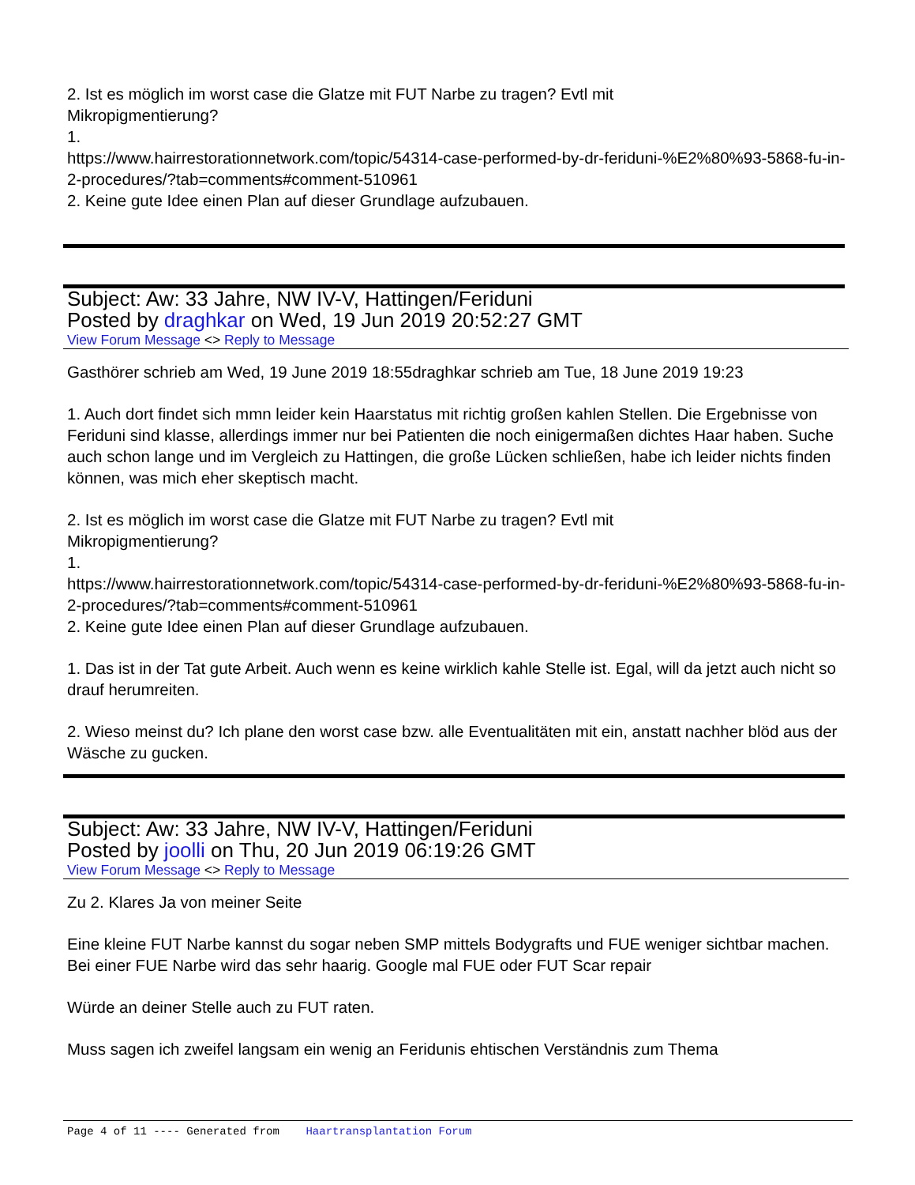2. Ist es möglich im worst case die Glatze mit FUT Narbe zu tragen? Evtl mit
Mikropigmentierung?
1.
https://www.hairrestorationnetwork.com/topic/54314-case-performed-by-dr-feriduni-%E2%80%93-5868-fu-in-2-procedures/?tab=comments#comment-510961
2. Keine gute Idee einen Plan auf dieser Grundlage aufzubauen.
Subject: Aw: 33 Jahre, NW IV-V, Hattingen/Feriduni
Posted by draghkar on Wed, 19 Jun 2019 20:52:27 GMT
View Forum Message <> Reply to Message
Gasthörer schrieb am Wed, 19 June 2019 18:55draghkar schrieb am Tue, 18 June 2019 19:23
1. Auch dort findet sich mmn leider kein Haarstatus mit richtig großen kahlen Stellen. Die Ergebnisse von Feriduni sind klasse, allerdings immer nur bei Patienten die noch einigermaßen dichtes Haar haben. Suche auch schon lange und im Vergleich zu Hattingen, die große Lücken schließen, habe ich leider nichts finden können, was mich eher skeptisch macht.
2. Ist es möglich im worst case die Glatze mit FUT Narbe zu tragen? Evtl mit
Mikropigmentierung?
1.
https://www.hairrestorationnetwork.com/topic/54314-case-performed-by-dr-feriduni-%E2%80%93-5868-fu-in-2-procedures/?tab=comments#comment-510961
2. Keine gute Idee einen Plan auf dieser Grundlage aufzubauen.
1. Das ist in der Tat gute Arbeit. Auch wenn es keine wirklich kahle Stelle ist. Egal, will da jetzt auch nicht so drauf herumreiten.
2. Wieso meinst du? Ich plane den worst case bzw. alle Eventualitäten mit ein, anstatt nachher blöd aus der Wäsche zu gucken.
Subject: Aw: 33 Jahre, NW IV-V, Hattingen/Feriduni
Posted by joolli on Thu, 20 Jun 2019 06:19:26 GMT
View Forum Message <> Reply to Message
Zu 2. Klares Ja von meiner Seite
Eine kleine FUT Narbe kannst du sogar neben SMP mittels Bodygrafts und FUE weniger sichtbar machen. Bei einer FUE Narbe wird das sehr haarig. Google mal FUE oder FUT Scar repair
Würde an deiner Stelle auch zu FUT raten.
Muss sagen ich zweifel langsam ein wenig an Feridunis ehtischen Verständnis zum Thema
Page 4 of 11 ---- Generated from Haartransplantation Forum